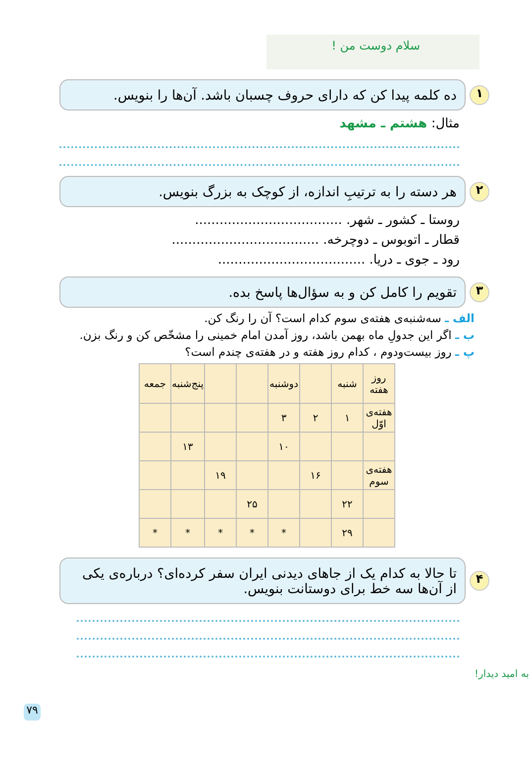سلام دوست من !
۱
ده کلمه پیدا کن که دارای حروف چسبان باشد. آن‌ها را بنویس.
مثال: هشتم ـ مشهد
۲
هر دسته را به ترتیبِ اندازه، از کوچک به بزرگ بنویس.
روستا ـ کشور ـ شهر. ....................................
قطار ـ اتوبوس ـ دوچرخه. ....................................
رود ـ جوی ـ دریا. ....................................
۳
تقویم را کامل کن و به سؤال‌ها پاسخ بده.
الف ـ سه‌شنبه‌ی هفته‌ی سوم کدام است؟ آن را رنگ کن.
ب ـ اگر این جدولِ ماه بهمن باشد، روز آمدن امام خمینی را مشخّص کن و رنگ بزن.
پ ـ روز بیست‌ودوم ، کدام روز هفته و در هفته‌ی چندم است؟
| روز هفته | شنبه | | دوشنبه | | | پنج‌شنبه | جمعه |
| هفته‌ی اوّل | ۱ | ۲ | ۳ | | | | |
| | | | ۱۰ | | | ۱۳ | |
| هفته‌ی سوم | | ۱۶ | | | ۱۹ | | |
| | ۲۲ | | | ۲۵ | | | |
| | ۲۹ | | * | * | * | * | * |
۴
تا حالا به کدام یک از جاهای دیدنی ایران سفر کرده‌ای؟ درباره‌ی یکی از آن‌ها سه خط برای دوستانت بنویس.
به امید دیدار!
۷۹